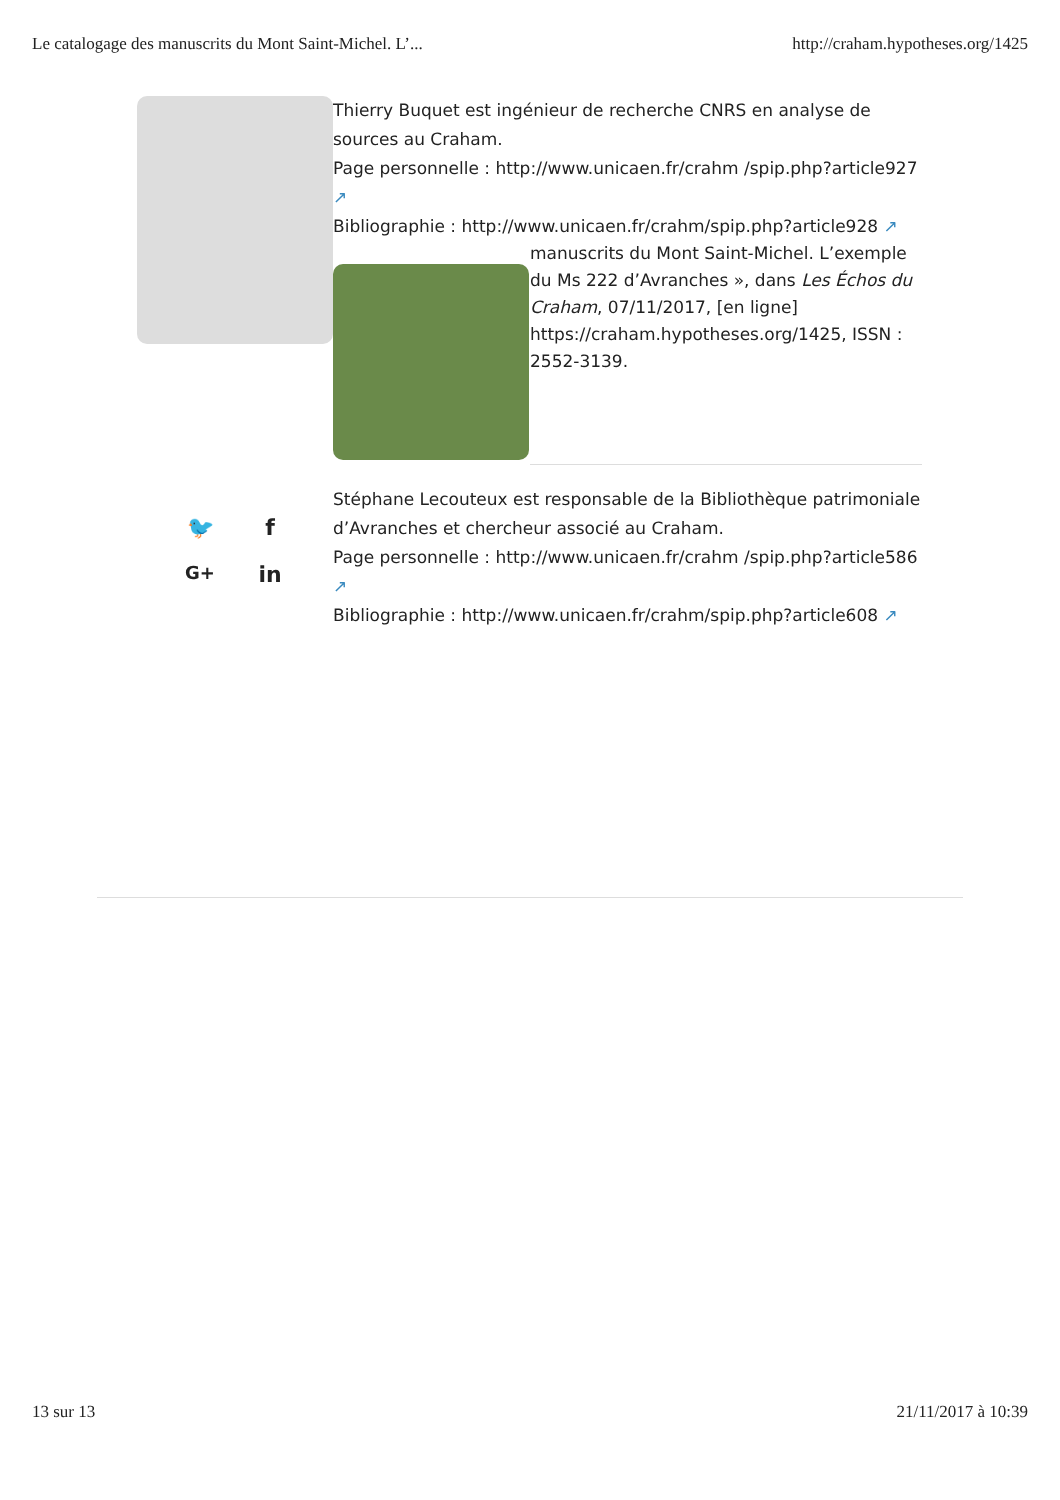Le catalogage des manuscrits du Mont Saint-Michel. L’... http://craham.hypotheses.org/1425
Thierry Buquet est ingénieur de recherche CNRS en analyse de sources au Craham.
Page personnelle : http://www.unicaen.fr/crahm /spip.php?article927 ↗
Bibliographie : http://www.unicaen.fr/crahm/spip.php?article928 ↗
manuscrits du Mont Saint-Michel. L’exemple du Ms 222 d’Avranches », dans Les Échos du Craham, 07/11/2017, [en ligne] https://craham.hypotheses.org/1425, ISSN : 2552-3139.
🐦 f G+ in
Stéphane Lecouteux est responsable de la Bibliothèque patrimoniale d’Avranches et chercheur associé au Craham.
Page personnelle : http://www.unicaen.fr/crahm /spip.php?article586 ↗
Bibliographie : http://www.unicaen.fr/crahm/spip.php?article608 ↗
13 sur 13 21/11/2017 à 10:39